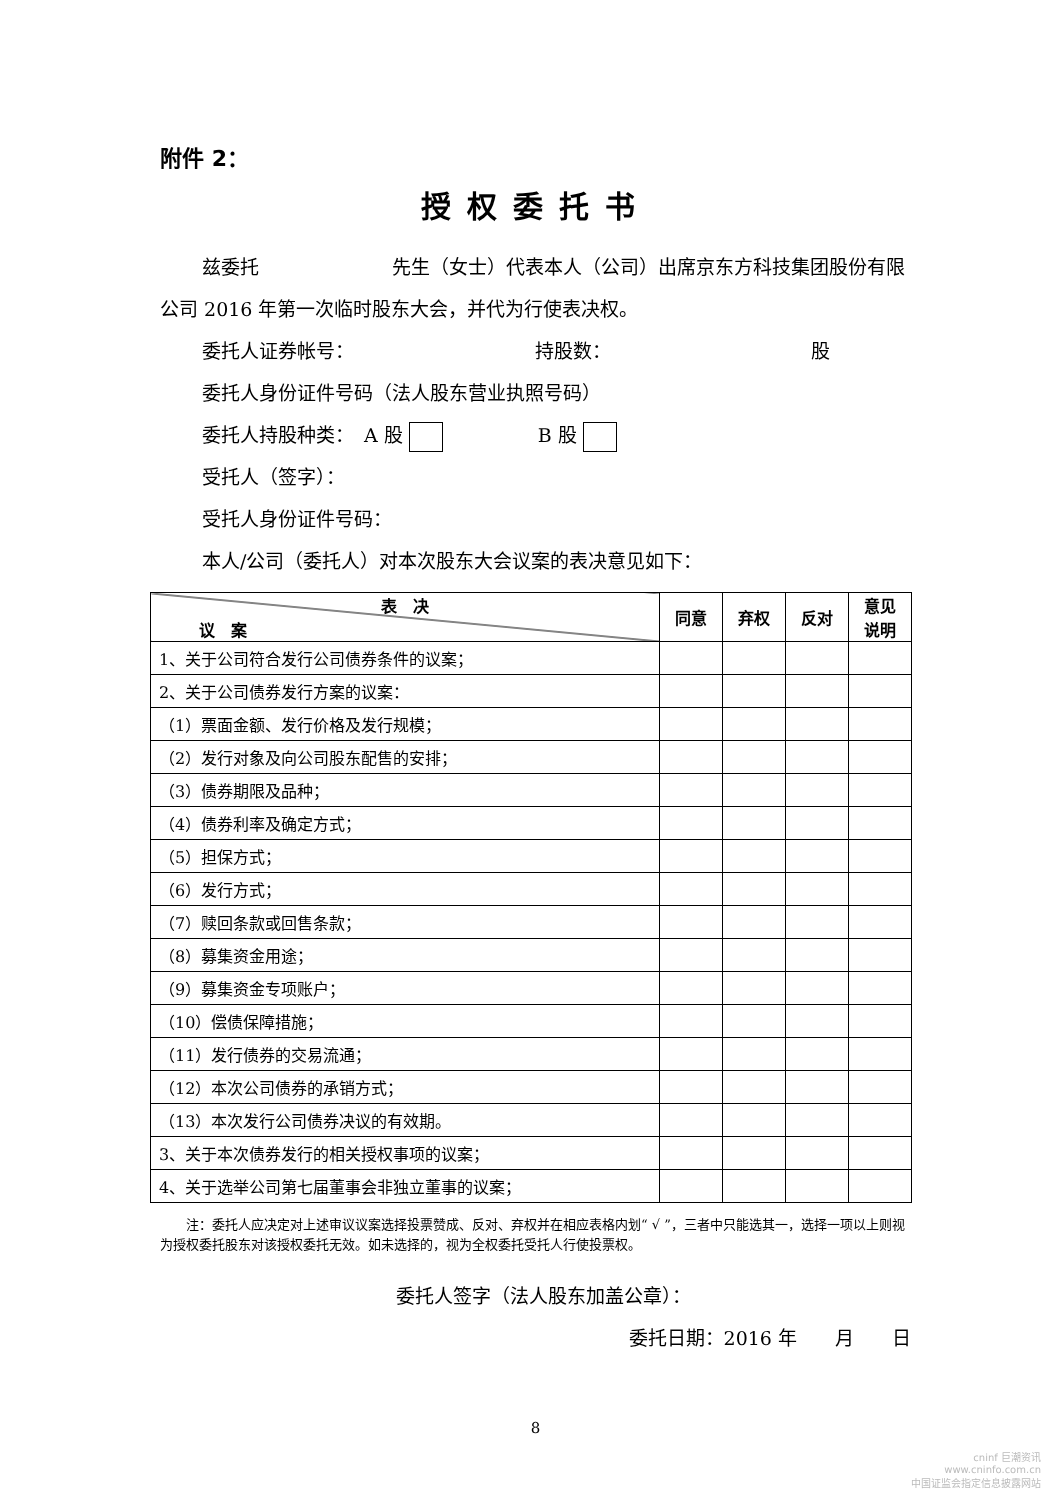附件 2：
授权委托书
兹委托　　　　　　　先生（女士）代表本人（公司）出席京东方科技集团股份有限公司 2016 年第一次临时股东大会，并代为行使表决权。
委托人证券帐号：　　　　　　　　　　持股数：　　　　　　　　　　　股
委托人身份证件号码（法人股东营业执照号码）
委托人持股种类：　A 股 　　　　　B 股
受托人（签字）：
受托人身份证件号码：
本人/公司（委托人）对本次股东大会议案的表决意见如下：
| 表 决 议 案 | 同意 | 弃权 | 反对 | 意见 说明 |
| --- | --- | --- | --- | --- |
| 1、关于公司符合发行公司债券条件的议案； | | | | |
| 2、关于公司债券发行方案的议案： | | | | |
| （1）票面金额、发行价格及发行规模； | | | | |
| （2）发行对象及向公司股东配售的安排； | | | | |
| （3）债券期限及品种； | | | | |
| （4）债券利率及确定方式； | | | | |
| （5）担保方式； | | | | |
| （6）发行方式； | | | | |
| （7）赎回条款或回售条款； | | | | |
| （8）募集资金用途； | | | | |
| （9）募集资金专项账户； | | | | |
| （10）偿债保障措施； | | | | |
| （11）发行债券的交易流通； | | | | |
| （12）本次公司债券的承销方式； | | | | |
| （13）本次发行公司债券决议的有效期。 | | | | |
| 3、关于本次债券发行的相关授权事项的议案； | | | | |
| 4、关于选举公司第七届董事会非独立董事的议案； | | | | |
　　注：委托人应决定对上述审议议案选择投票赞成、反对、弃权并在相应表格内划“ √ ”，三者中只能选其一，选择一项以上则视为授权委托股东对该授权委托无效。如未选择的，视为全权委托受托人行使投票权。
委托人签字（法人股东加盖公章）：
委托日期：2016 年　　月　　日
8
cninf 巨潮资讯
www.cninfo.com.cn
中国证监会指定信息披露网站